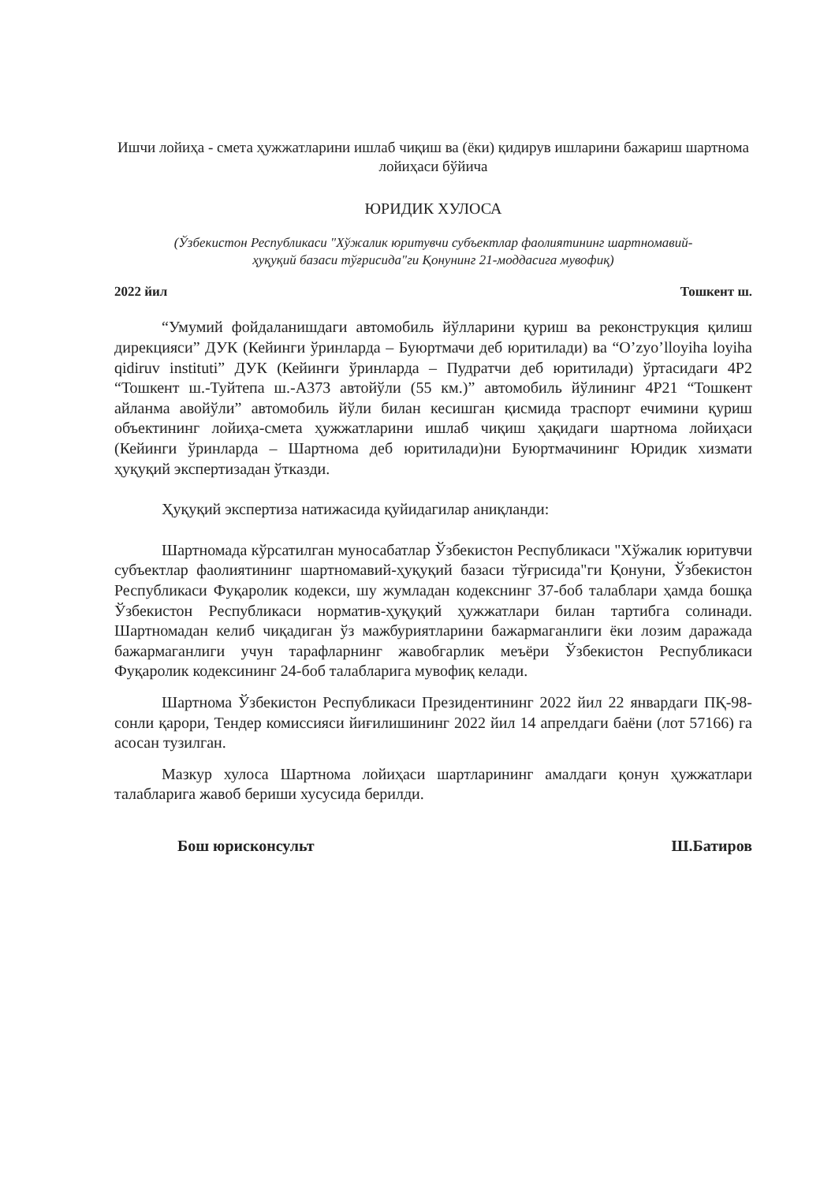Ишчи лойиҳа - смета ҳужжатларини ишлаб чиқиш ва (ёки) қидирув ишларини бажариш шартнома лойиҳаси бўйича
ЮРИДИК ХУЛОСА
(Ўзбекистон Республикаси "Хўжалик юритувчи субъектлар фаолиятининг шартномавий-ҳуқуқий базаси тўғрисида"ги Қонунинг 21-моддасига мувофиқ)
2022 йил Тошкент ш.
“Умумий фойдаланишдаги автомобиль йўлларини қуриш ва реконструкция қилиш дирекцияси” ДУК (Кейинги ўринларда – Буюртмачи деб юритилади) ва “O’zyo’lloyiha loyiha qidiruv instituti” ДУК (Кейинги ўринларда – Пудратчи деб юритилади) ўртасидаги 4Р2 “Тошкент ш.-Туйтепа ш.-А373 автойўли (55 км.)” автомобиль йўлининг 4Р21 “Тошкент айланма авойўли” автомобиль йўли билан кесишган қисмида траспорт ечимини қуриш объектининг лойиҳа-смета ҳужжатларини ишлаб чиқиш ҳақидаги шартнома лойиҳаси (Кейинги ўринларда – Шартнома деб юритилади)ни Буюртмачининг Юридик хизмати ҳуқуқий экспертизадан ўтказди.
Ҳуқуқий экспертиза натижасида қуйидагилар аниқланди:
Шартномада кўрсатилган муносабатлар Ўзбекистон Республикаси "Хўжалик юритувчи субъектлар фаолиятининг шартномавий-ҳуқуқий базаси тўғрисида"ги Қонуни, Ўзбекистон Республикаси Фуқаролик кодекси, шу жумладан кодекснинг 37-боб талаблари ҳамда бошқа Ўзбекистон Республикаси норматив-ҳуқуқий ҳужжатлари билан тартибга солинади. Шартномадан келиб чиқадиган ўз мажбуриятларини бажармаганлиги ёки лозим даражада бажармаганлиги учун тарафларнинг жавобгарлик меъёри Ўзбекистон Республикаси Фуқаролик кодексининг 24-боб талабларига мувофиқ келади.
Шартнома Ўзбекистон Республикаси Президентининг 2022 йил 22 январдаги ПҚ-98-сонли қарори, Тендер комиссияси йиғилишининг 2022 йил 14 апрелдаги баёни (лот 57166) га асосан тузилган.
Мазкур хулоса Шартнома лойиҳаси шартларининг амалдаги қонун ҳужжатлари талабларига жавоб бериши хусусида берилди.
Бош юрисконсульт Ш.Батиров